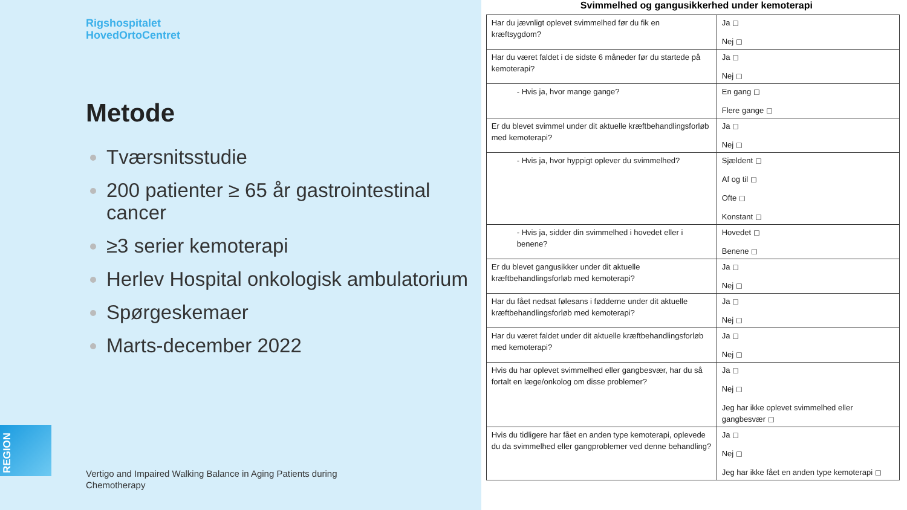Rigshospitalet
HovedOrtoCentret
Metode
Tværsnitsstudie
200 patienter ≥ 65 år gastrointestinal cancer
≥3 serier kemoterapi
Herlev Hospital onkologisk ambulatorium
Spørgeskemaer
Marts-december 2022
REGION
Vertigo and Impaired Walking Balance in Aging Patients during
Chemotherapy
Svimmelhed og gangusikkerhed under kemoterapi
| Har du jævnligt oplevet svimmelhed før du fik en kræftsygdom? | Ja ◻ Nej ◻ |
| Har du været faldet i de sidste 6 måneder før du startede på kemoterapi? | Ja ◻ Nej ◻ |
| - Hvis ja, hvor mange gange? | En gang ◻ Flere gange ◻ |
| Er du blevet svimmel under dit aktuelle kræftbehandlingsforløb med kemoterapi? | Ja ◻ Nej ◻ |
| - Hvis ja, hvor hyppigt oplever du svimmelhed? | Sjældent ◻ Af og til ◻ Ofte ◻ Konstant ◻ |
| - Hvis ja, sidder din svimmelhed i hovedet eller i benene? | Hovedet ◻ Benene ◻ |
| Er du blevet gangusikker under dit aktuelle kræftbehandlingsforløb med kemoterapi? | Ja ◻ Nej ◻ |
| Har du fået nedsat følesans i fødderne under dit aktuelle kræftbehandlingsforløb med kemoterapi? | Ja ◻ Nej ◻ |
| Har du været faldet under dit aktuelle kræftbehandlingsforløb med kemoterapi? | Ja ◻ Nej ◻ |
| Hvis du har oplevet svimmelhed eller gangbesvær, har du så fortalt en læge/onkolog om disse problemer? | Ja ◻ Nej ◻ Jeg har ikke oplevet svimmelhed eller gangbesvær ◻ |
| Hvis du tidligere har fået en anden type kemoterapi, oplevede du da svimmelhed eller gangproblemer ved denne behandling? | Ja ◻ Nej ◻ Jeg har ikke fået en anden type kemoterapi ◻ |